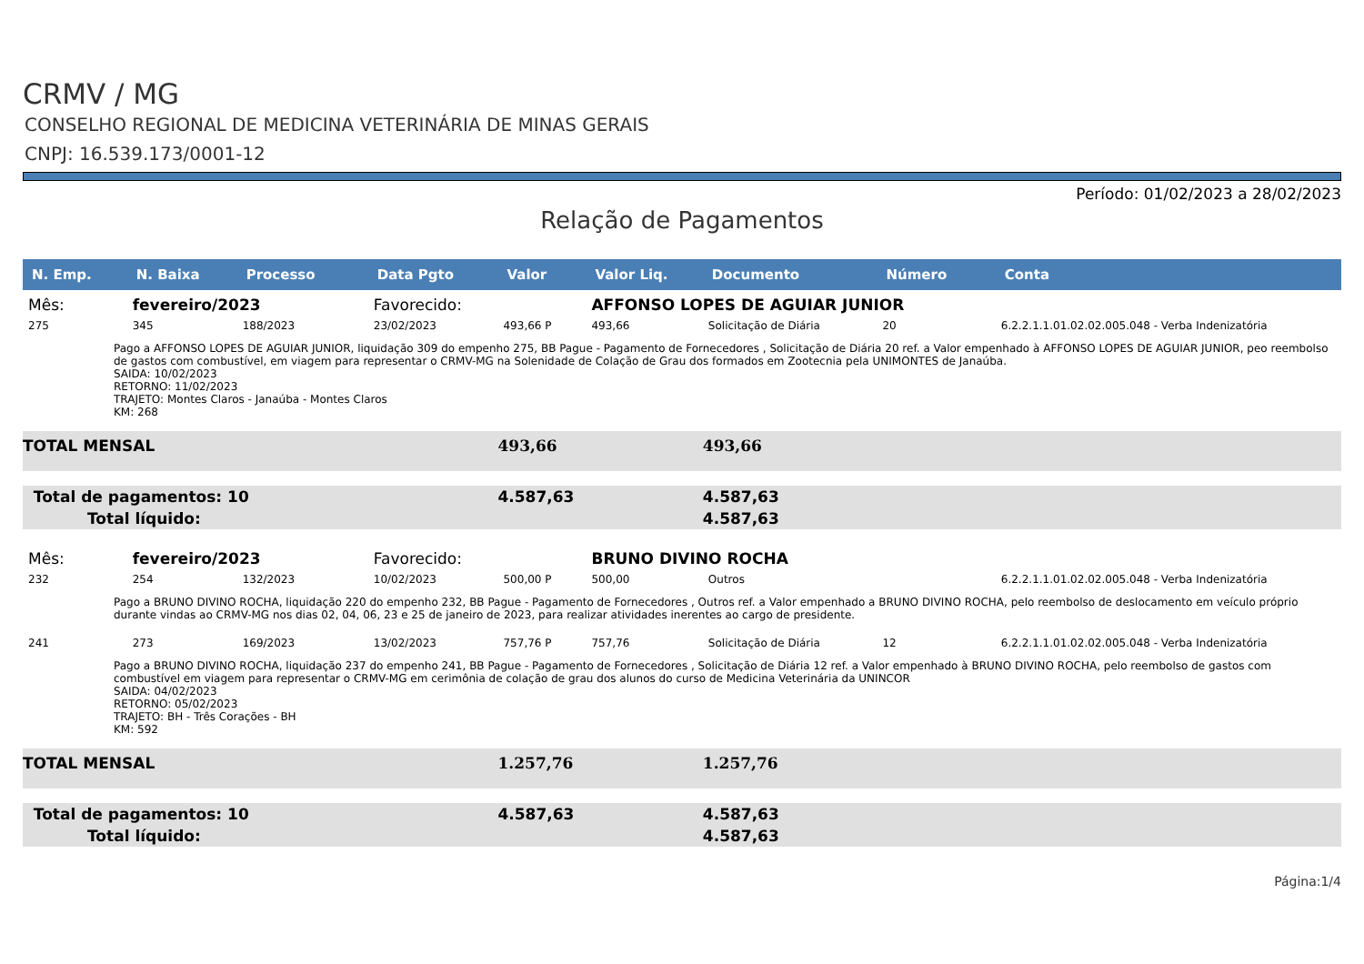CRMV / MG
CONSELHO REGIONAL DE MEDICINA VETERINÁRIA DE MINAS GERAIS
CNPJ: 16.539.173/0001-12
Período: 01/02/2023 a 28/02/2023
Relação de Pagamentos
| N. Emp. | N. Baixa | Processo | Data Pgto | Valor | Valor Liq. | Documento | Número | Conta |
| --- | --- | --- | --- | --- | --- | --- | --- | --- |
| Mês: | fevereiro/2023 | | Favorecido: | | AFFONSO LOPES DE AGUIAR JUNIOR | | | |
| 275 | 345 | 188/2023 | 23/02/2023 | 493,66 P | 493,66 | Solicitação de Diária | 20 | 6.2.2.1.1.01.02.02.005.048 - Verba Indenizatória |
| Pago a AFFONSO LOPES DE AGUIAR JUNIOR, liquidação 309 do empenho 275, BB Pague - Pagamento de Fornecedores , Solicitação de Diária 20 ref. a Valor empenhado à AFFONSO LOPES DE AGUIAR JUNIOR, peo reembolso de gastos com combustível, em viagem para representar o CRMV-MG na Solenidade de Colação de Grau dos formados em Zootecnia pela UNIMONTES de Janaúba. SAIDA: 10/02/2023 RETORNO: 11/02/2023 TRAJETO: Montes Claros - Janaúba - Montes Claros KM: 268 | | | | | | | | |
| TOTAL MENSAL | | | | 493,66 | | 493,66 | | |
| Total de pagamentos: 10 | | | | 4.587,63 | | 4.587,63 | | |
| Total líquido: | | | | | | 4.587,63 | | |
| Mês: | fevereiro/2023 | | Favorecido: | | BRUNO DIVINO ROCHA | | | |
| 232 | 254 | 132/2023 | 10/02/2023 | 500,00 P | 500,00 | Outros | | 6.2.2.1.1.01.02.02.005.048 - Verba Indenizatória |
| Pago a BRUNO DIVINO ROCHA, liquidação 220 do empenho 232, BB Pague - Pagamento de Fornecedores , Outros ref. a Valor empenhado a BRUNO DIVINO ROCHA, pelo reembolso de deslocamento em veículo próprio durante vindas ao CRMV-MG nos dias 02, 04, 06, 23 e 25 de janeiro de 2023, para realizar atividades inerentes ao cargo de presidente. | | | | | | | | |
| 241 | 273 | 169/2023 | 13/02/2023 | 757,76 P | 757,76 | Solicitação de Diária | 12 | 6.2.2.1.1.01.02.02.005.048 - Verba Indenizatória |
| Pago a BRUNO DIVINO ROCHA, liquidação 237 do empenho 241, BB Pague - Pagamento de Fornecedores , Solicitação de Diária 12 ref. a Valor empenhado à BRUNO DIVINO ROCHA, pelo reembolso de gastos com combustível em viagem para representar o CRMV-MG em cerimônia de colação de grau dos alunos do curso de Medicina Veterinária da UNINCOR SAIDA: 04/02/2023 RETORNO: 05/02/2023 TRAJETO: BH - Três Corações - BH KM: 592 | | | | | | | | |
| TOTAL MENSAL | | | | 1.257,76 | | 1.257,76 | | |
| Total de pagamentos: 10 | | | | 4.587,63 | | 4.587,63 | | |
| Total líquido: | | | | | | 4.587,63 | | |
Página:1/4